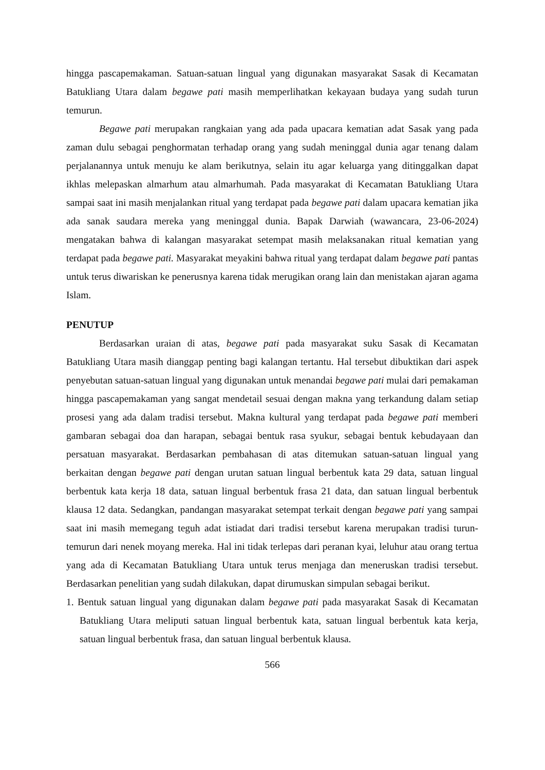hingga pascapemakaman. Satuan-satuan lingual yang digunakan masyarakat Sasak di Kecamatan Batukliang Utara dalam begawe pati masih memperlihatkan kekayaan budaya yang sudah turun temurun.
Begawe pati merupakan rangkaian yang ada pada upacara kematian adat Sasak yang pada zaman dulu sebagai penghormatan terhadap orang yang sudah meninggal dunia agar tenang dalam perjalanannya untuk menuju ke alam berikutnya, selain itu agar keluarga yang ditinggalkan dapat ikhlas melepaskan almarhum atau almarhumah. Pada masyarakat di Kecamatan Batukliang Utara sampai saat ini masih menjalankan ritual yang terdapat pada begawe pati dalam upacara kematian jika ada sanak saudara mereka yang meninggal dunia. Bapak Darwiah (wawancara, 23-06-2024) mengatakan bahwa di kalangan masyarakat setempat masih melaksanakan ritual kematian yang terdapat pada begawe pati. Masyarakat meyakini bahwa ritual yang terdapat dalam begawe pati pantas untuk terus diwariskan ke penerusnya karena tidak merugikan orang lain dan menistakan ajaran agama Islam.
PENUTUP
Berdasarkan uraian di atas, begawe pati pada masyarakat suku Sasak di Kecamatan Batukliang Utara masih dianggap penting bagi kalangan tertantu. Hal tersebut dibuktikan dari aspek penyebutan satuan-satuan lingual yang digunakan untuk menandai begawe pati mulai dari pemakaman hingga pascapemakaman yang sangat mendetail sesuai dengan makna yang terkandung dalam setiap prosesi yang ada dalam tradisi tersebut. Makna kultural yang terdapat pada begawe pati memberi gambaran sebagai doa dan harapan, sebagai bentuk rasa syukur, sebagai bentuk kebudayaan dan persatuan masyarakat. Berdasarkan pembahasan di atas ditemukan satuan-satuan lingual yang berkaitan dengan begawe pati dengan urutan satuan lingual berbentuk kata 29 data, satuan lingual berbentuk kata kerja 18 data, satuan lingual berbentuk frasa 21 data, dan satuan lingual berbentuk klausa 12 data. Sedangkan, pandangan masyarakat setempat terkait dengan begawe pati yang sampai saat ini masih memegang teguh adat istiadat dari tradisi tersebut karena merupakan tradisi turun-temurun dari nenek moyang mereka. Hal ini tidak terlepas dari peranan kyai, leluhur atau orang tertua yang ada di Kecamatan Batukliang Utara untuk terus menjaga dan meneruskan tradisi tersebut. Berdasarkan penelitian yang sudah dilakukan, dapat dirumuskan simpulan sebagai berikut.
1. Bentuk satuan lingual yang digunakan dalam begawe pati pada masyarakat Sasak di Kecamatan Batukliang Utara meliputi satuan lingual berbentuk kata, satuan lingual berbentuk kata kerja, satuan lingual berbentuk frasa, dan satuan lingual berbentuk klausa.
566